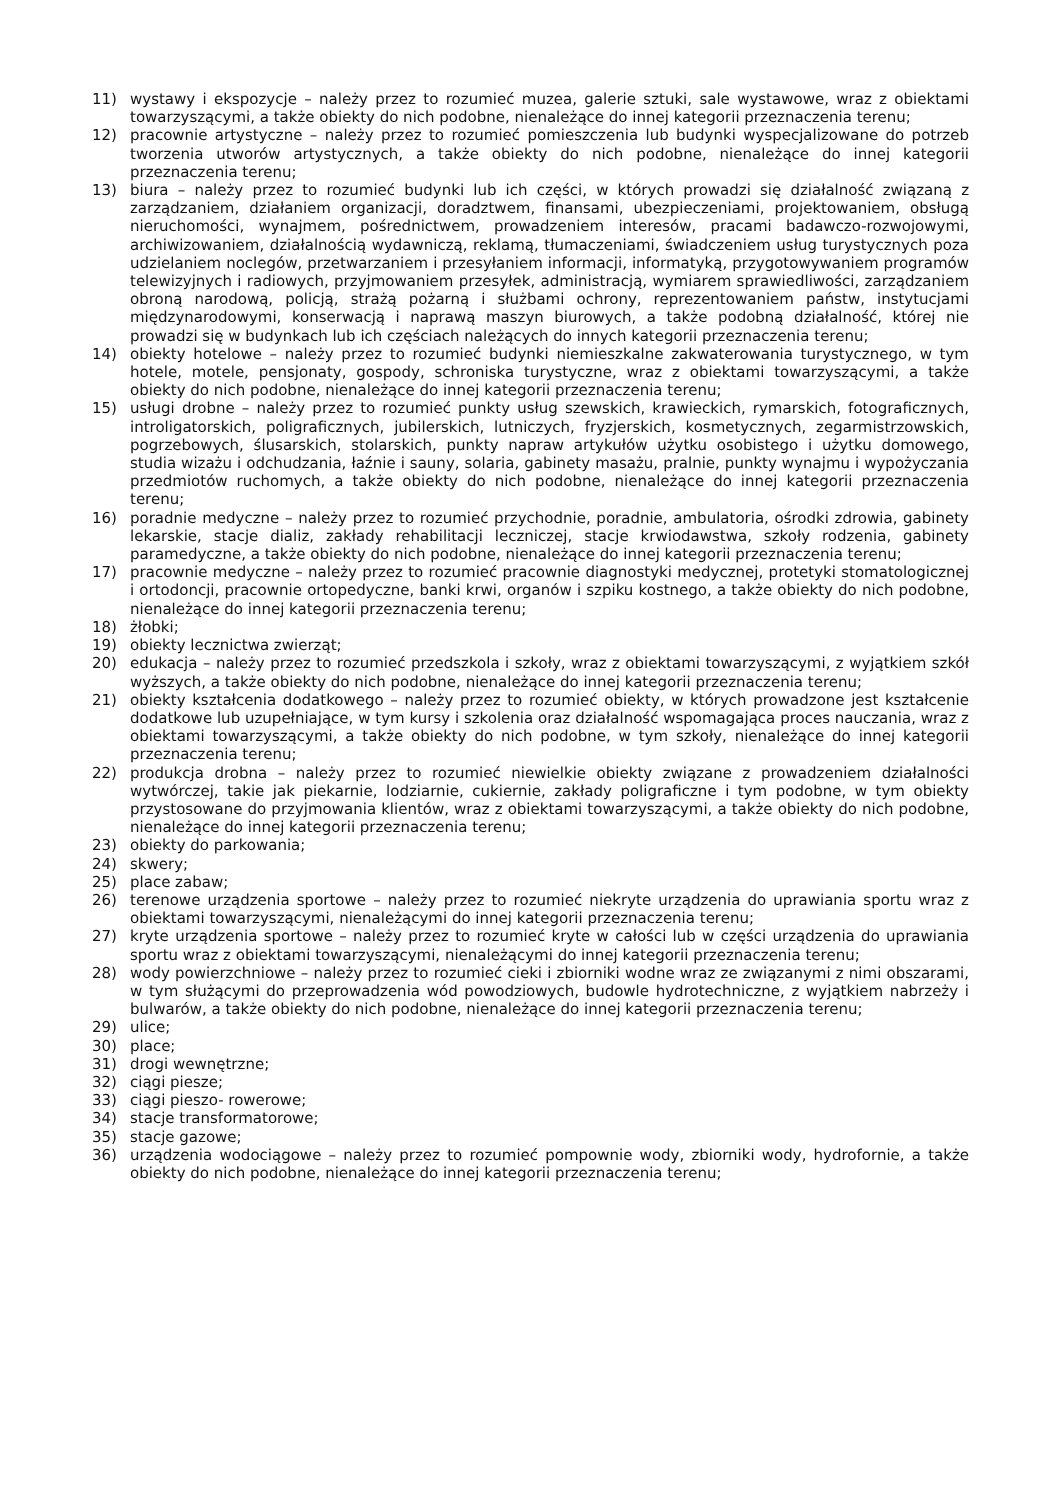11) wystawy i ekspozycje – należy przez to rozumieć muzea, galerie sztuki, sale wystawowe, wraz z obiektami towarzyszącymi, a także obiekty do nich podobne, nienależące do innej kategorii przeznaczenia terenu;
12) pracownie artystyczne – należy przez to rozumieć pomieszczenia lub budynki wyspecjalizowane do potrzeb tworzenia utworów artystycznych, a także obiekty do nich podobne, nienależące do innej kategorii przeznaczenia terenu;
13) biura – należy przez to rozumieć budynki lub ich części, w których prowadzi się działalność związaną z zarządzaniem, działaniem organizacji, doradztwem, finansami, ubezpieczeniami, projektowaniem, obsługą nieruchomości, wynajmem, pośrednictwem, prowadzeniem interesów, pracami badawczo-rozwojowymi, archiwizowaniem, działalnością wydawniczą, reklamą, tłumaczeniami, świadczeniem usług turystycznych poza udzielaniem noclegów, przetwarzaniem i przesyłaniem informacji, informatyką, przygotowywaniem programów telewizyjnych i radiowych, przyjmowaniem przesyłek, administracją, wymiarem sprawiedliwości, zarządzaniem obroną narodową, policją, strażą pożarną i służbami ochrony, reprezentowaniem państw, instytucjami międzynarodowymi, konserwacją i naprawą maszyn biurowych, a także podobną działalność, której nie prowadzi się w budynkach lub ich częściach należących do innych kategorii przeznaczenia terenu;
14) obiekty hotelowe – należy przez to rozumieć budynki niemieszkalne zakwaterowania turystycznego, w tym hotele, motele, pensjonaty, gospody, schroniska turystyczne, wraz z obiektami towarzyszącymi, a także obiekty do nich podobne, nienależące do innej kategorii przeznaczenia terenu;
15) usługi drobne – należy przez to rozumieć punkty usług szewskich, krawieckich, rymarskich, fotograficznych, introligatorskich, poligraficznych, jubilerskich, lutniczych, fryzjerskich, kosmetycznych, zegarmistrzowskich, pogrzebowych, ślusarskich, stolarskich, punkty napraw artykułów użytku osobistego i użytku domowego, studia wizażu i odchudzania, łaźnie i sauny, solaria, gabinety masażu, pralnie, punkty wynajmu i wypożyczania przedmiotów ruchomych, a także obiekty do nich podobne, nienależące do innej kategorii przeznaczenia terenu;
16) poradnie medyczne – należy przez to rozumieć przychodnie, poradnie, ambulatoria, ośrodki zdrowia, gabinety lekarskie, stacje dializ, zakłady rehabilitacji leczniczej, stacje krwiodawstwa, szkoły rodzenia, gabinety paramedyczne, a także obiekty do nich podobne, nienależące do innej kategorii przeznaczenia terenu;
17) pracownie medyczne – należy przez to rozumieć pracownie diagnostyki medycznej, protetyki stomatologicznej i ortodoncji, pracownie ortopedyczne, banki krwi, organów i szpiku kostnego, a także obiekty do nich podobne, nienależące do innej kategorii przeznaczenia terenu;
18) żłobki;
19) obiekty lecznictwa zwierząt;
20) edukacja – należy przez to rozumieć przedszkola i szkoły, wraz z obiektami towarzyszącymi, z wyjątkiem szkół wyższych, a także obiekty do nich podobne, nienależące do innej kategorii przeznaczenia terenu;
21) obiekty kształcenia dodatkowego – należy przez to rozumieć obiekty, w których prowadzone jest kształcenie dodatkowe lub uzupełniające, w tym kursy i szkolenia oraz działalność wspomagająca proces nauczania, wraz z obiektami towarzyszącymi, a także obiekty do nich podobne, w tym szkoły, nienależące do innej kategorii przeznaczenia terenu;
22) produkcja drobna – należy przez to rozumieć niewielkie obiekty związane z prowadzeniem działalności wytwórczej, takie jak piekarnie, lodziarnie, cukiernie, zakłady poligraficzne i tym podobne, w tym obiekty przystosowane do przyjmowania klientów, wraz z obiektami towarzyszącymi, a także obiekty do nich podobne, nienależące do innej kategorii przeznaczenia terenu;
23) obiekty do parkowania;
24) skwery;
25) place zabaw;
26) terenowe urządzenia sportowe – należy przez to rozumieć niekryte urządzenia do uprawiania sportu wraz z obiektami towarzyszącymi, nienależącymi do innej kategorii przeznaczenia terenu;
27) kryte urządzenia sportowe – należy przez to rozumieć kryte w całości lub w części urządzenia do uprawiania sportu wraz z obiektami towarzyszącymi, nienależącymi do innej kategorii przeznaczenia terenu;
28) wody powierzchniowe – należy przez to rozumieć cieki i zbiorniki wodne wraz ze związanymi z nimi obszarami, w tym służącymi do przeprowadzenia wód powodziowych, budowle hydrotechniczne, z wyjątkiem nabrzeży i bulwarów, a także obiekty do nich podobne, nienależące do innej kategorii przeznaczenia terenu;
29) ulice;
30) place;
31) drogi wewnętrzne;
32) ciągi piesze;
33) ciągi pieszo- rowerowe;
34) stacje transformatorowe;
35) stacje gazowe;
36) urządzenia wodociągowe – należy przez to rozumieć pompownie wody, zbiorniki wody, hydrofornie, a także obiekty do nich podobne, nienależące do innej kategorii przeznaczenia terenu;